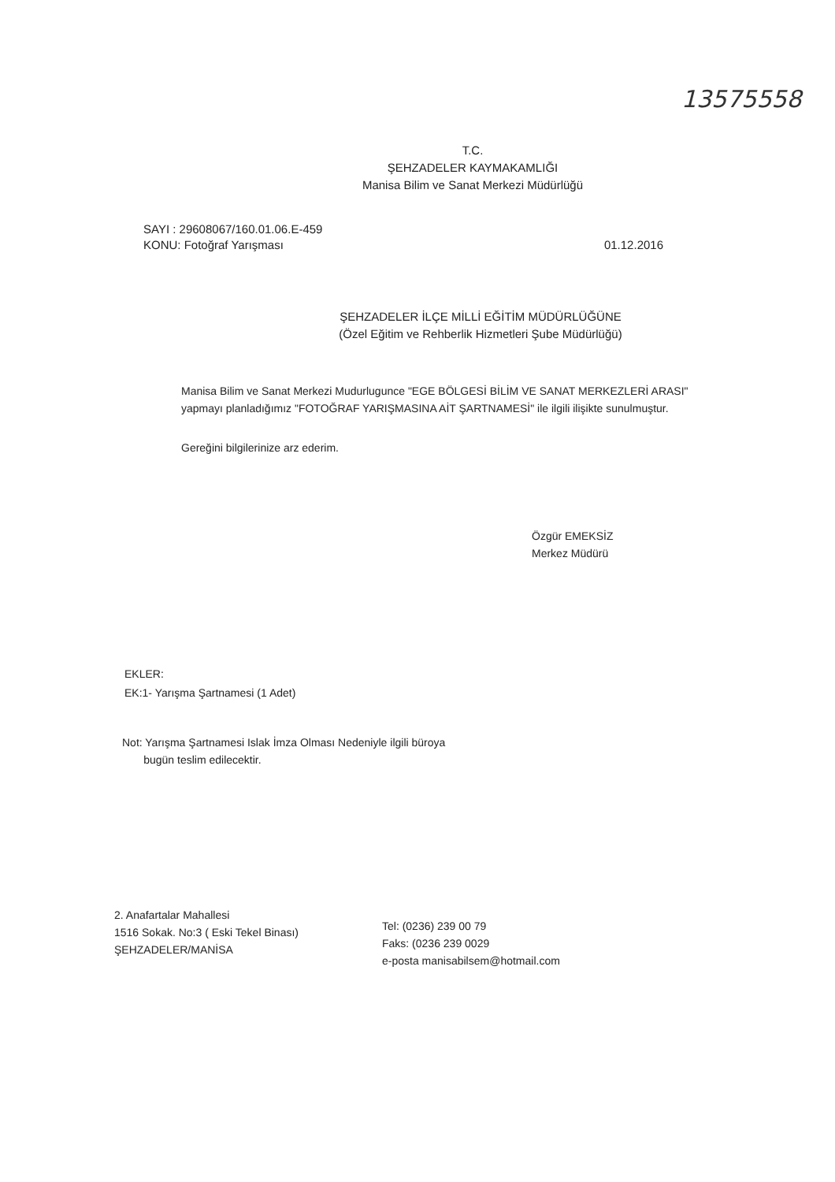13575558
T.C.
ŞEHZADELER KAYMAKAMLIĞI
Manisa Bilim ve Sanat Merkezi Müdürlüğü
SAYI : 29608067/160.01.06.E-459
KONU: Fotoğraf Yarışması
01.12.2016
ŞEHZADELER İLÇE MİLLİ EĞİTİM MÜDÜRLÜĞÜNE
(Özel Eğitim ve Rehberlik Hizmetleri Şube Müdürlüğü)
Manisa Bilim ve Sanat Merkezi Mudurlugunce "EGE BÖLGESİ BİLİM VE SANAT MERKEZLERİ ARASI" yapmayı planladığımız "FOTOĞRAF YARIŞMASINA AİT ŞARTNAMESİ" ile ilgili ilişikte sunulmuştur.
Gereğini bilgilerinize arz ederim.
Özgür EMEKSİZ
Merkez Müdürü
EKLER:
EK:1- Yarışma Şartnamesi (1 Adet)
Not: Yarışma Şartnamesi Islak İmza Olması Nedeniyle ilgili büroya
bugün teslim edilecektir.
2. Anafartalar Mahallesi
1516 Sokak. No:3 ( Eski Tekel Binası)
ŞEHZADELER/MANİSA
Tel: (0236) 239 00 79
Faks: (0236 239 0029
e-posta manisabilsem@hotmail.com